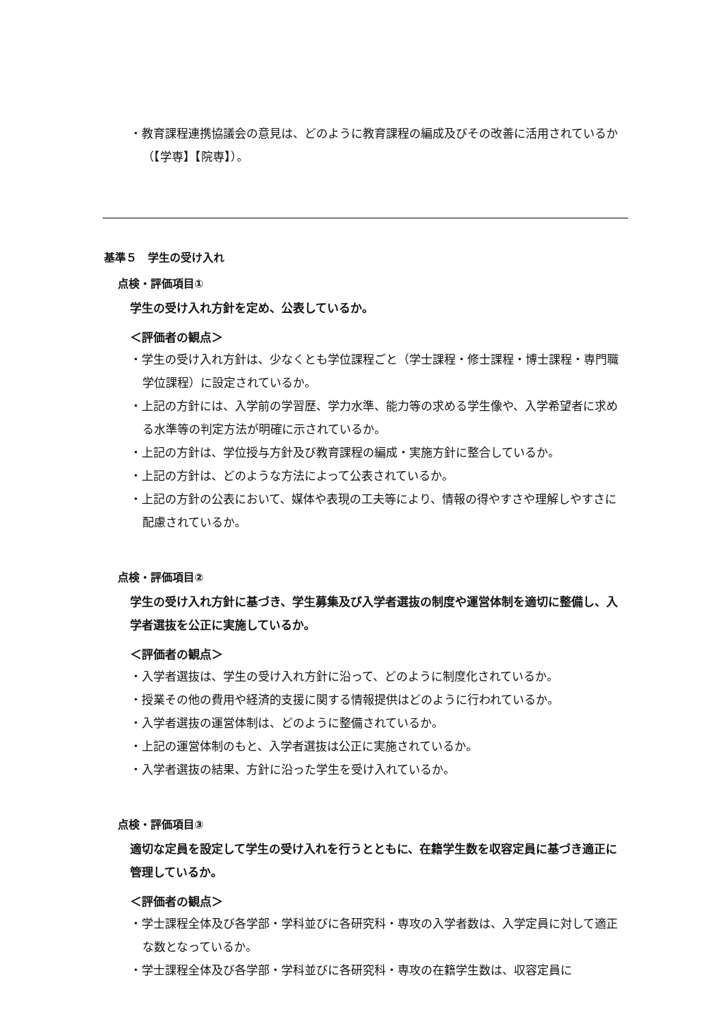・教育課程連携協議会の意見は、どのように教育課程の編成及びその改善に活用されているか（【学専】【院専】）。
基準５　学生の受け入れ
点検・評価項目①
学生の受け入れ方針を定め、公表しているか。
＜評価者の観点＞
・学生の受け入れ方針は、少なくとも学位課程ごと（学士課程・修士課程・博士課程・専門職学位課程）に設定されているか。
・上記の方針には、入学前の学習歴、学力水準、能力等の求める学生像や、入学希望者に求める水準等の判定方法が明確に示されているか。
・上記の方針は、学位授与方針及び教育課程の編成・実施方針に整合しているか。
・上記の方針は、どのような方法によって公表されているか。
・上記の方針の公表において、媒体や表現の工夫等により、情報の得やすさや理解しやすさに配慮されているか。
点検・評価項目②
学生の受け入れ方針に基づき、学生募集及び入学者選抜の制度や運営体制を適切に整備し、入学者選抜を公正に実施しているか。
＜評価者の観点＞
・入学者選抜は、学生の受け入れ方針に沿って、どのように制度化されているか。
・授業その他の費用や経済的支援に関する情報提供はどのように行われているか。
・入学者選抜の運営体制は、どのように整備されているか。
・上記の運営体制のもと、入学者選抜は公正に実施されているか。
・入学者選抜の結果、方針に沿った学生を受け入れているか。
点検・評価項目③
適切な定員を設定して学生の受け入れを行うとともに、在籍学生数を収容定員に基づき適正に管理しているか。
＜評価者の観点＞
・学士課程全体及び各学部・学科並びに各研究科・専攻の入学者数は、入学定員に対して適正な数となっているか。
・学士課程全体及び各学部・学科並びに各研究科・専攻の在籍学生数は、収容定員に